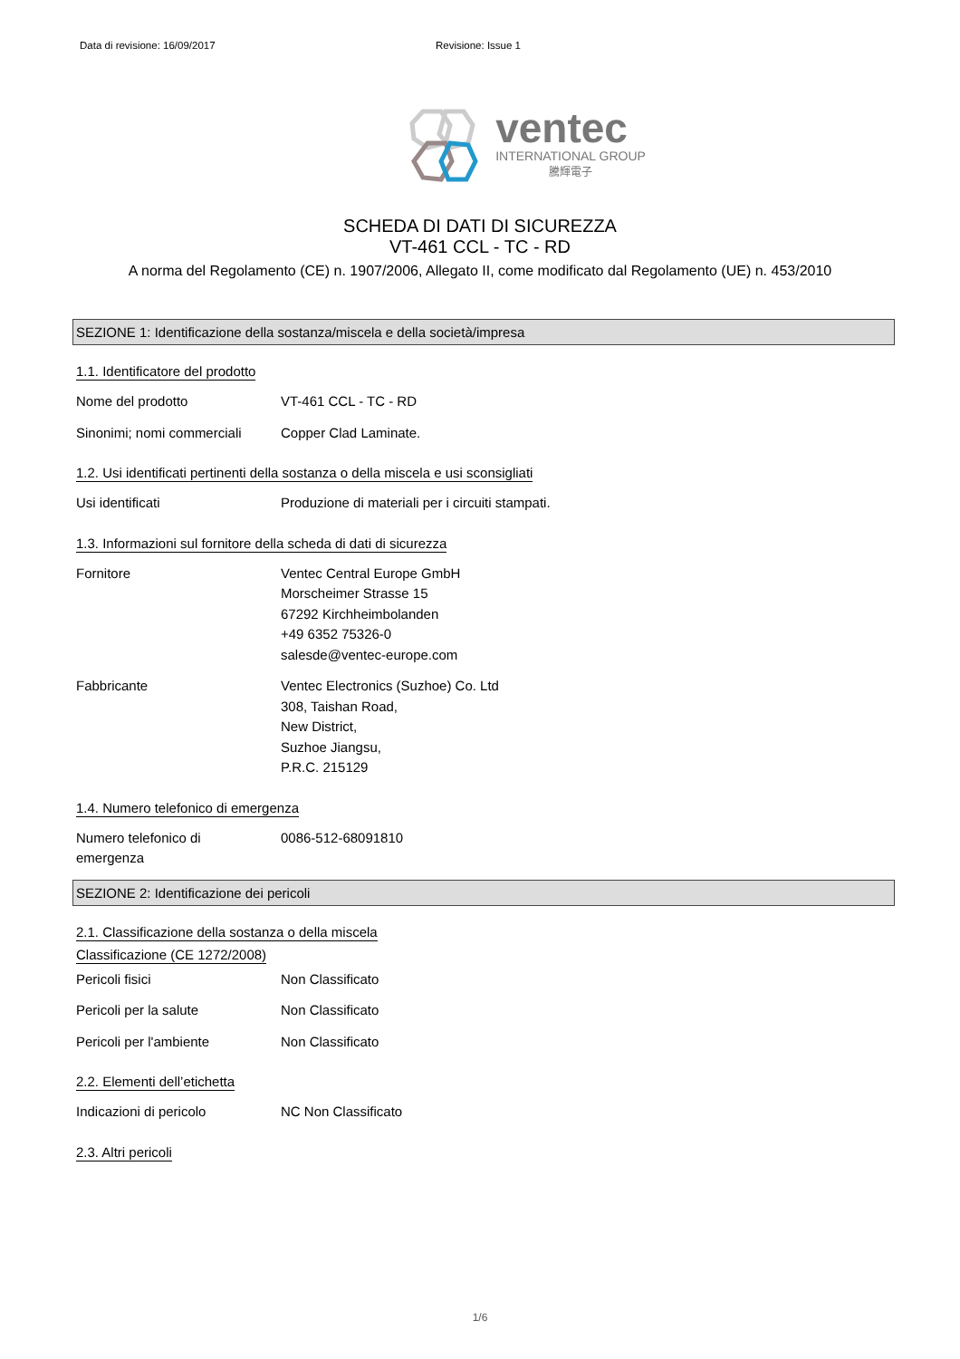Data di revisione: 16/09/2017 Revisione: Issue 1
ventec
INTERNATIONAL GROUP
騰輝電子
SCHEDA DI DATI DI SICUREZZA
VT-461 CCL - TC - RD
A norma del Regolamento (CE) n. 1907/2006, Allegato II, come modificato dal Regolamento (UE) n. 453/2010
SEZIONE 1: Identificazione della sostanza/miscela e della società/impresa
1.1. Identificatore del prodotto
Nome del prodotto VT-461 CCL - TC - RD
Sinonimi; nomi commerciali
Copper Clad Laminate.
1.2. Usi identificati pertinenti della sostanza o della miscela e usi sconsigliati
Usi identificati Produzione di materiali per i circuiti stampati.
1.3. Informazioni sul fornitore della scheda di dati di sicurezza
Fornitore Ventec Central Europe GmbH
Morscheimer Strasse 15
67292 Kirchheimbolanden
+49 6352 75326-0
salesde@ventec-europe.com
Fabbricante Ventec Electronics (Suzhoe) Co. Ltd
308, Taishan Road,
New District,
Suzhoe Jiangsu,
P.R.C. 215129
1.4. Numero telefonico di emergenza
Numero telefonico di
emergenza
0086-512-68091810
SEZIONE 2: Identificazione dei pericoli
2.1. Classificazione della sostanza o della miscela
Classificazione (CE 1272/2008)
Pericoli fisici Non Classificato
Pericoli per la salute Non Classificato
Pericoli per l'ambiente Non Classificato
2.2. Elementi dell’etichetta
Indicazioni di pericolo NC Non Classificato
2.3. Altri pericoli
1/6